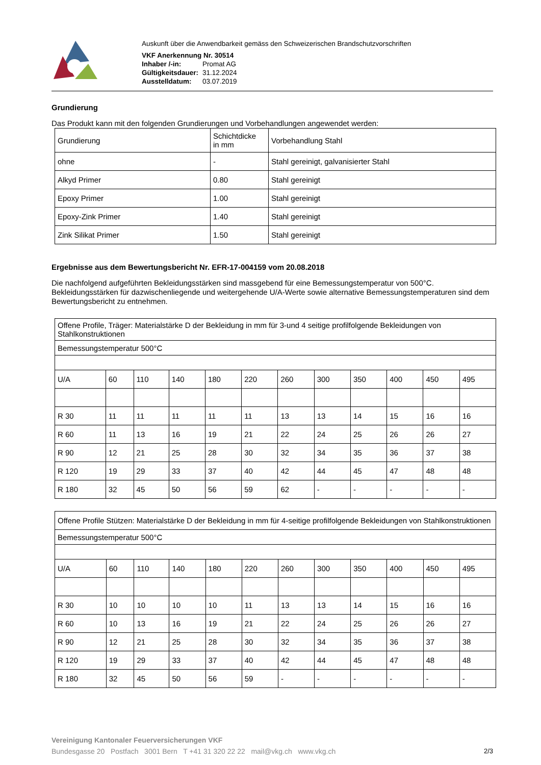Auskunft über die Anwendbarkeit gemäss den Schweizerischen Brandschutzvorschriften
| VKF Anerkennung Nr. 30514 | |
| Inhaber /-in: | Promat AG |
| Gültigkeitsdauer: | 31.12.2024 |
| Ausstelldatum: | 03.07.2019 |
Grundierung
Das Produkt kann mit den folgenden Grundierungen und Vorbehandlungen angewendet werden:
| Grundierung | Schichtdicke in mm | Vorbehandlung Stahl |
| ohne | - | Stahl gereinigt, galvanisierter Stahl |
| Alkyd Primer | 0.80 | Stahl gereinigt |
| Epoxy Primer | 1.00 | Stahl gereinigt |
| Epoxy-Zink Primer | 1.40 | Stahl gereinigt |
| Zink Silikat Primer | 1.50 | Stahl gereinigt |
Ergebnisse aus dem Bewertungsbericht Nr. EFR-17-004159 vom 20.08.2018
Die nachfolgend aufgeführten Bekleidungsstärken sind massgebend für eine Bemessungstemperatur von 500°C. Bekleidungsstärken für dazwischenliegende und weitergehende U/A-Werte sowie alternative Bemessungstemperaturen sind dem Bewertungsbericht zu entnehmen.
| Offene Profile, Träger: Materialstärke D der Bekleidung in mm für 3-und 4 seitige profilfolgende Bekleidungen von Stahlkonstruktionen | | | | | | | | | | | |
| Bemessungstemperatur 500°C | | | | | | | | | | | |
| U/A | 60 | 110 | 140 | 180 | 220 | 260 | 300 | 350 | 400 | 450 | 495 |
| R 30 | 11 | 11 | 11 | 11 | 11 | 13 | 13 | 14 | 15 | 16 | 16 |
| R 60 | 11 | 13 | 16 | 19 | 21 | 22 | 24 | 25 | 26 | 26 | 27 |
| R 90 | 12 | 21 | 25 | 28 | 30 | 32 | 34 | 35 | 36 | 37 | 38 |
| R 120 | 19 | 29 | 33 | 37 | 40 | 42 | 44 | 45 | 47 | 48 | 48 |
| R 180 | 32 | 45 | 50 | 56 | 59 | 62 | - | - | - | - | - |
| Offene Profile Stützen: Materialstärke D der Bekleidung in mm für 4-seitige profilfolgende Bekleidungen von Stahlkonstruktionen | | | | | | | | | | | |
| Bemessungstemperatur 500°C | | | | | | | | | | | |
| U/A | 60 | 110 | 140 | 180 | 220 | 260 | 300 | 350 | 400 | 450 | 495 |
| R 30 | 10 | 10 | 10 | 10 | 11 | 13 | 13 | 14 | 15 | 16 | 16 |
| R 60 | 10 | 13 | 16 | 19 | 21 | 22 | 24 | 25 | 26 | 26 | 27 |
| R 90 | 12 | 21 | 25 | 28 | 30 | 32 | 34 | 35 | 36 | 37 | 38 |
| R 120 | 19 | 29 | 33 | 37 | 40 | 42 | 44 | 45 | 47 | 48 | 48 |
| R 180 | 32 | 45 | 50 | 56 | 59 | - | - | - | - | - | - |
Vereinigung Kantonaler Feuerversicherungen VKF
Bundesgasse 20 Postfach 3001 Bern T +41 31 320 22 22 mail@vkg.ch www.vkg.ch 2/3